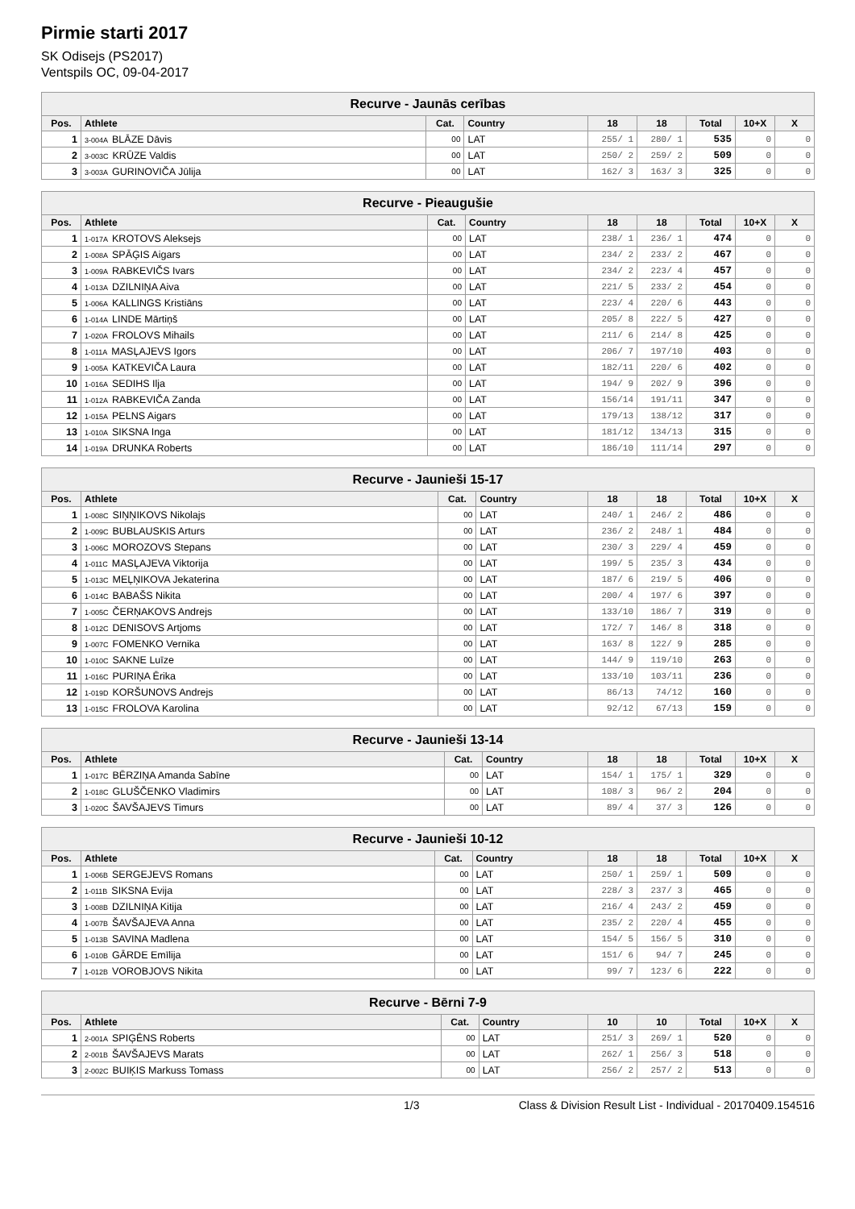Pirmie starti 2017
SK Odisejs (PS2017)
Ventspils OC, 09-04-2017
| Recurve - Jaunās cerības | | | | | | | | |
| --- | --- | --- | --- | --- | --- | --- | --- | --- |
| Pos. | Athlete | Cat. | Country | 18 | 18 | Total | 10+X | X |
| 1 | 3-004A BLĀZE Dāvis | 00 | LAT | 255/ 1 | 280/ 1 | 535 | 0 | 0 |
| 2 | 3-003C KRŪZE Valdis | 00 | LAT | 250/ 2 | 259/ 2 | 509 | 0 | 0 |
| 3 | 3-003A GURINOVIČA Jūlija | 00 | LAT | 162/ 3 | 163/ 3 | 325 | 0 | 0 |
| Recurve - Pieaugušie | | | | | | | | |
| --- | --- | --- | --- | --- | --- | --- | --- | --- |
| Pos. | Athlete | Cat. | Country | 18 | 18 | Total | 10+X | X |
| 1 | 1-017A KROTOVS Aleksejs | 00 | LAT | 238/ 1 | 236/ 1 | 474 | 0 | 0 |
| 2 | 1-008A SPĀĢIS Aigars | 00 | LAT | 234/ 2 | 233/ 2 | 467 | 0 | 0 |
| 3 | 1-009A RABKEVIČS Ivars | 00 | LAT | 234/ 2 | 223/ 4 | 457 | 0 | 0 |
| 4 | 1-013A DZILNIŅA Aiva | 00 | LAT | 221/ 5 | 233/ 2 | 454 | 0 | 0 |
| 5 | 1-006A KALLINGS Kristiāns | 00 | LAT | 223/ 4 | 220/ 6 | 443 | 0 | 0 |
| 6 | 1-014A LINDE Mārtiņš | 00 | LAT | 205/ 8 | 222/ 5 | 427 | 0 | 0 |
| 7 | 1-020A FROLOVS Mihails | 00 | LAT | 211/ 6 | 214/ 8 | 425 | 0 | 0 |
| 8 | 1-011A MASĻAJEVS Igors | 00 | LAT | 206/ 7 | 197/10 | 403 | 0 | 0 |
| 9 | 1-005A KATKEVIČA Laura | 00 | LAT | 182/11 | 220/ 6 | 402 | 0 | 0 |
| 10 | 1-016A SEDIHS Ilja | 00 | LAT | 194/ 9 | 202/ 9 | 396 | 0 | 0 |
| 11 | 1-012A RABKEVIČA Zanda | 00 | LAT | 156/14 | 191/11 | 347 | 0 | 0 |
| 12 | 1-015A PELNS Aigars | 00 | LAT | 179/13 | 138/12 | 317 | 0 | 0 |
| 13 | 1-010A SIKSNA Inga | 00 | LAT | 181/12 | 134/13 | 315 | 0 | 0 |
| 14 | 1-019A DRUNKA Roberts | 00 | LAT | 186/10 | 111/14 | 297 | 0 | 0 |
| Recurve - Jaunieši 15-17 | | | | | | | | |
| --- | --- | --- | --- | --- | --- | --- | --- | --- |
| Pos. | Athlete | Cat. | Country | 18 | 18 | Total | 10+X | X |
| 1 | 1-008C SIŅŅIKOVS Nikolajs | 00 | LAT | 240/ 1 | 246/ 2 | 486 | 0 | 0 |
| 2 | 1-009C BUBLAUSKIS Arturs | 00 | LAT | 236/ 2 | 248/ 1 | 484 | 0 | 0 |
| 3 | 1-006C MOROZOVS Stepans | 00 | LAT | 230/ 3 | 229/ 4 | 459 | 0 | 0 |
| 4 | 1-011C MASĻAJEVA Viktorija | 00 | LAT | 199/ 5 | 235/ 3 | 434 | 0 | 0 |
| 5 | 1-013C MEĻŅIKOVA Jekaterina | 00 | LAT | 187/ 6 | 219/ 5 | 406 | 0 | 0 |
| 6 | 1-014C BABAŠS Nikita | 00 | LAT | 200/ 4 | 197/ 6 | 397 | 0 | 0 |
| 7 | 1-005C ČERŅAKOVS Andrejs | 00 | LAT | 133/10 | 186/ 7 | 319 | 0 | 0 |
| 8 | 1-012C DENISOVS Artjoms | 00 | LAT | 172/ 7 | 146/ 8 | 318 | 0 | 0 |
| 9 | 1-007C FOMENKO Vernika | 00 | LAT | 163/ 8 | 122/ 9 | 285 | 0 | 0 |
| 10 | 1-010C SAKNE Luīze | 00 | LAT | 144/ 9 | 119/10 | 263 | 0 | 0 |
| 11 | 1-016C PURIŅA Ērika | 00 | LAT | 133/10 | 103/11 | 236 | 0 | 0 |
| 12 | 1-019D KORŠUNOVS Andrejs | 00 | LAT | 86/13 | 74/12 | 160 | 0 | 0 |
| 13 | 1-015C FROLOVA Karolina | 00 | LAT | 92/12 | 67/13 | 159 | 0 | 0 |
| Recurve - Jaunieši 13-14 | | | | | | | | |
| --- | --- | --- | --- | --- | --- | --- | --- | --- |
| Pos. | Athlete | Cat. | Country | 18 | 18 | Total | 10+X | X |
| 1 | 1-017C BĒRZIŅA Amanda Sabīne | 00 | LAT | 154/ 1 | 175/ 1 | 329 | 0 | 0 |
| 2 | 1-018C GLUŠČENKO Vladimirs | 00 | LAT | 108/ 3 | 96/ 2 | 204 | 0 | 0 |
| 3 | 1-020C ŠAVŠAJEVS Timurs | 00 | LAT | 89/ 4 | 37/ 3 | 126 | 0 | 0 |
| Recurve - Jaunieši 10-12 | | | | | | | | |
| --- | --- | --- | --- | --- | --- | --- | --- | --- |
| Pos. | Athlete | Cat. | Country | 18 | 18 | Total | 10+X | X |
| 1 | 1-006B SERGEJEVS Romans | 00 | LAT | 250/ 1 | 259/ 1 | 509 | 0 | 0 |
| 2 | 1-011B SIKSNA Evija | 00 | LAT | 228/ 3 | 237/ 3 | 465 | 0 | 0 |
| 3 | 1-008B DZILNIŅA Kitija | 00 | LAT | 216/ 4 | 243/ 2 | 459 | 0 | 0 |
| 4 | 1-007B ŠAVŠAJEVA Anna | 00 | LAT | 235/ 2 | 220/ 4 | 455 | 0 | 0 |
| 5 | 1-013B SAVINA Madlena | 00 | LAT | 154/ 5 | 156/ 5 | 310 | 0 | 0 |
| 6 | 1-010B GĀRDE Emīlija | 00 | LAT | 151/ 6 | 94/ 7 | 245 | 0 | 0 |
| 7 | 1-012B VOROBJOVS Nikita | 00 | LAT | 99/ 7 | 123/ 6 | 222 | 0 | 0 |
| Recurve - Bērni 7-9 | | | | | | | | |
| --- | --- | --- | --- | --- | --- | --- | --- | --- |
| Pos. | Athlete | Cat. | Country | 10 | 10 | Total | 10+X | X |
| 1 | 2-001A SPIĢĒNS Roberts | 00 | LAT | 251/ 3 | 269/ 1 | 520 | 0 | 0 |
| 2 | 2-001B ŠAVŠAJEVS Marats | 00 | LAT | 262/ 1 | 256/ 3 | 518 | 0 | 0 |
| 3 | 2-002C BUIĶIS Markuss Tomass | 00 | LAT | 256/ 2 | 257/ 2 | 513 | 0 | 0 |
1/3 Class & Division Result List - Individual - 20170409.154516